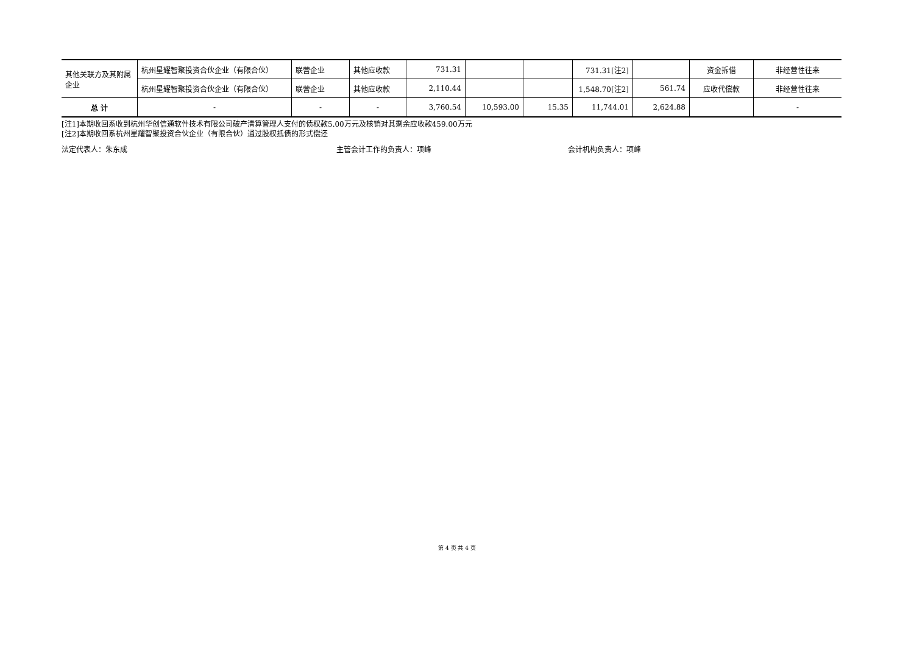| 其他关联方及其附属企业 | 杭州星耀智聚投资合伙企业（有限合伙） | 联营企业 | 其他应收款 | 731.31 | | | 731.31[注2] | | 资金拆借 | 非经营性往来 |
| | 杭州星耀智聚投资合伙企业（有限合伙） | 联营企业 | 其他应收款 | 2,110.44 | | | 1,548.70[注2] | 561.74 | 应收代偿款 | 非经营性往来 |
| 总 计 | - | - | - | 3,760.54 | 10,593.00 | 15.35 | 11,744.01 | 2,624.88 | | - |
[注1]本期收回系收到杭州华创信通软件技术有限公司破产清算管理人支付的债权款5.00万元及核销对其剩余应收款459.00万元
[注2]本期收回系杭州星耀智聚投资合伙企业（有限合伙）通过股权抵债的形式偿还
法定代表人：朱东成 主管会计工作的负责人：项峰 会计机构负责人：项峰
第 4 页 共 4 页